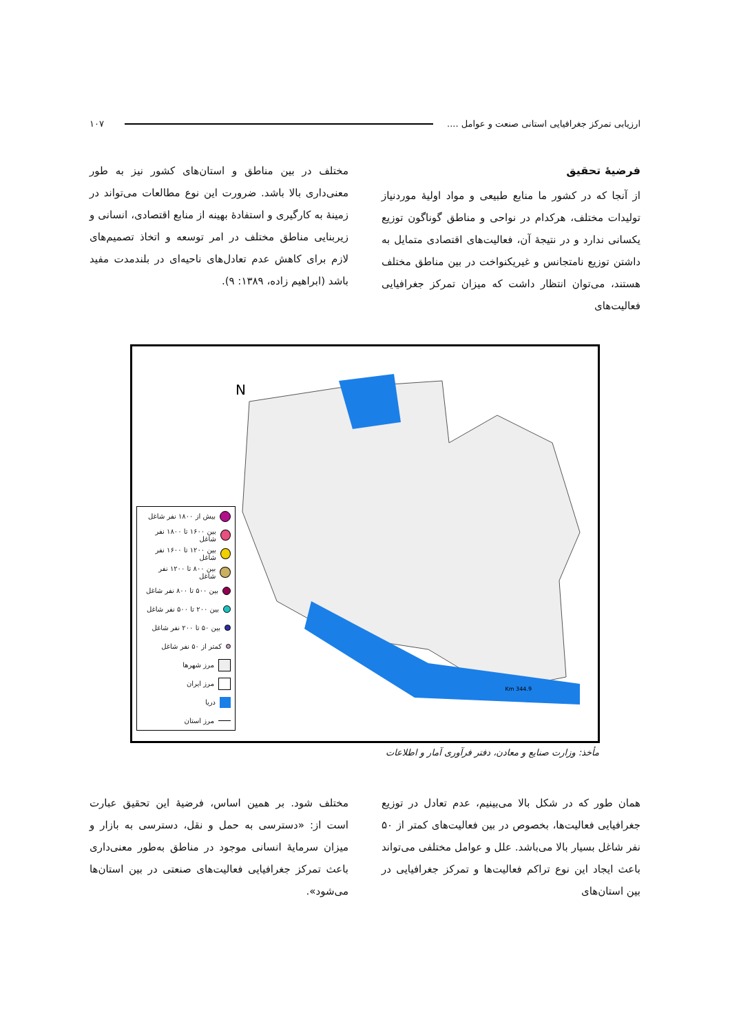ارزیابی تمرکز جغرافیایی استانی صنعت و عوامل .... ۱۰۷
فرضیهٔ تحقیق
از آنجا که در کشور ما منابع طبیعی و مواد اولیهٔ موردنیاز تولیدات مختلف، هرکدام در نواحی و مناطق گوناگون توزیع یکسانی ندارد و در نتیجهٔ آن، فعالیت‌های اقتصادی متمایل به داشتن توزیع نامتجانس و غیریکنواخت در بین مناطق مختلف هستند، می‌توان انتظار داشت که میزان تمرکز جغرافیایی فعالیت‌های
مختلف در بین مناطق و استان‌های کشور نیز به طور معنی‌داری بالا باشد. ضرورت این نوع مطالعات می‌تواند در زمینهٔ به کارگیری و استفادهٔ بهینه از منابع اقتصادی، انسانی و زیربنایی مناطق مختلف در امر توسعه و اتخاذ تصمیم‌های لازم برای کاهش عدم تعادل‌های ناحیه‌ای در بلندمدت مفید باشد (ابراهیم زاده، ۱۳۸۹: ۹).
N
344.9 Km
بیش از ۱۸۰۰ نفر شاغل
بین ۱۶۰۰ تا ۱۸۰۰ نفر شاغل
بین ۱۲۰۰ تا ۱۶۰۰ نفر شاغل
بین ۸۰۰ تا ۱۲۰۰ نفر شاغل
بین ۵۰۰ تا ۸۰۰ نفر شاغل
بین ۲۰۰ تا ۵۰۰ نفر شاغل
بین ۵۰ تا ۲۰۰ نفر شاغل
کمتر از ۵۰ نفر شاغل
مرز شهرها
مرز ایران
دریا
مرز استان
مأخذ: وزارت صنایع و معادن، دفتر فرآوری آمار و اطلاعات
همان طور که در شکل بالا می‌بینیم، عدم تعادل در توزیع جغرافیایی فعالیت‌ها، بخصوص در بین فعالیت‌های کمتر از ۵۰ نفر شاغل بسیار بالا می‌باشد. علل و عوامل مختلفی می‌تواند باعث ایجاد این نوع تراکم فعالیت‌ها و تمرکز جغرافیایی در بین استان‌های
مختلف شود. بر همین اساس، فرضیهٔ این تحقیق عبارت است از: «دسترسی به حمل و نقل، دسترسی به بازار و میزان سرمایهٔ انسانی موجود در مناطق به‌طور معنی‌داری باعث تمرکز جغرافیایی فعالیت‌های صنعتی در بین استان‌ها می‌شود».